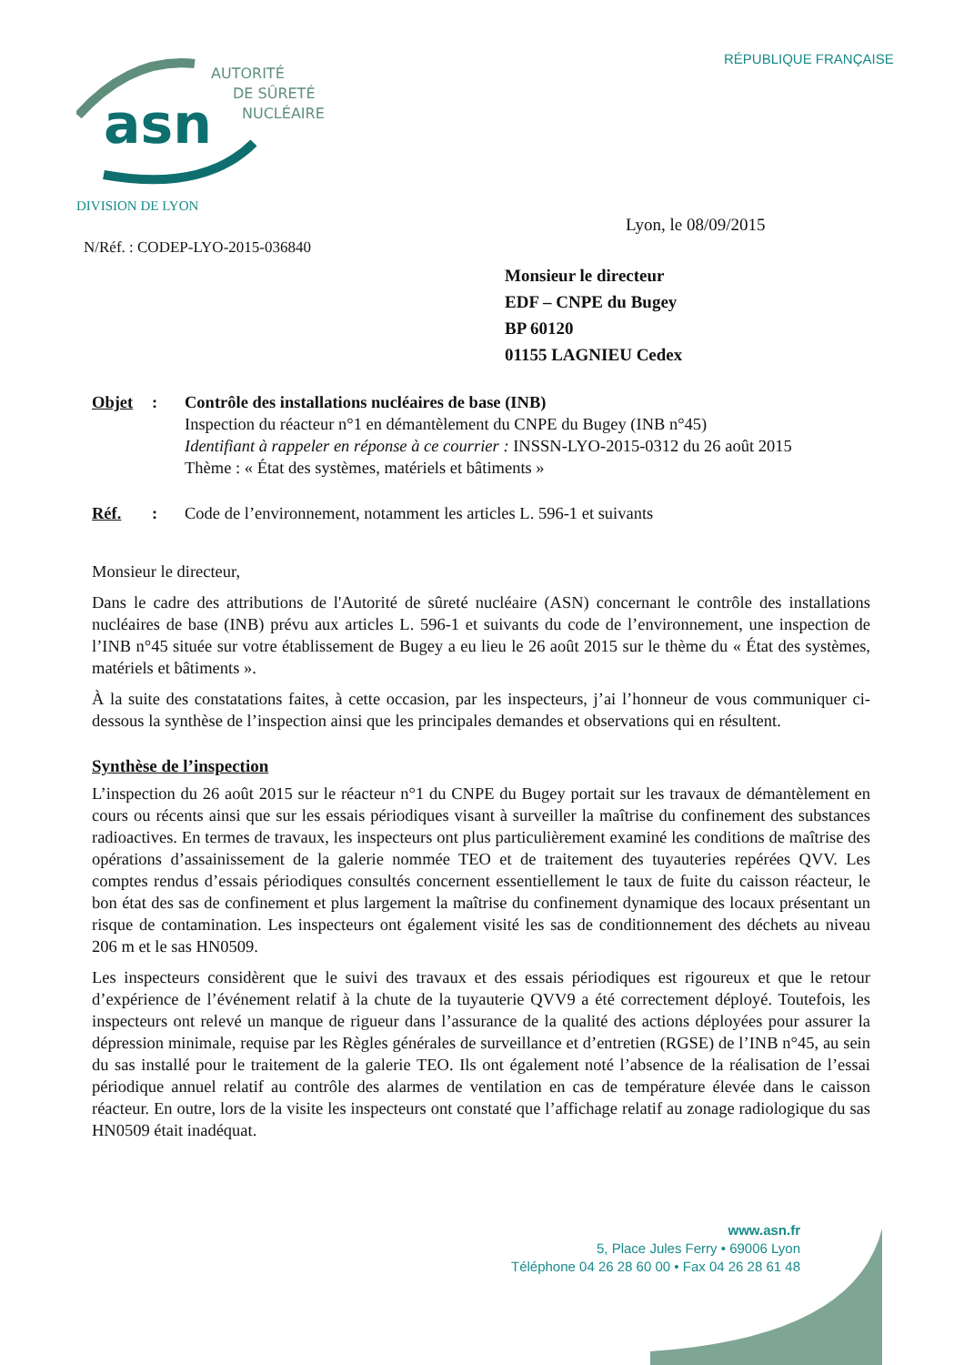RÉPUBLIQUE FRANÇAISE
asn
AUTORITÉ
DE SÛRETÉ
NUCLÉAIRE
DIVISION DE LYON
Lyon, le 08/09/2015
N/Réf. : CODEP-LYO-2015-036840
Monsieur le directeur
EDF – CNPE du Bugey
BP 60120
01155 LAGNIEU Cedex
Objet : Contrôle des installations nucléaires de base (INB)
Inspection du réacteur n°1 en démantèlement du CNPE du Bugey (INB n°45)
Identifiant à rappeler en réponse à ce courrier : INSSN-LYO-2015-0312 du 26 août 2015
Thème : « État des systèmes, matériels et bâtiments »
Réf. : Code de l’environnement, notamment les articles L. 596-1 et suivants
Monsieur le directeur,
Dans le cadre des attributions de l'Autorité de sûreté nucléaire (ASN) concernant le contrôle des installations nucléaires de base (INB) prévu aux articles L. 596-1 et suivants du code de l’environnement, une inspection de l’INB n°45 située sur votre établissement de Bugey a eu lieu le 26 août 2015 sur le thème du « État des systèmes, matériels et bâtiments ».
À la suite des constatations faites, à cette occasion, par les inspecteurs, j’ai l’honneur de vous communiquer ci-dessous la synthèse de l’inspection ainsi que les principales demandes et observations qui en résultent.
Synthèse de l’inspection
L’inspection du 26 août 2015 sur le réacteur n°1 du CNPE du Bugey portait sur les travaux de démantèlement en cours ou récents ainsi que sur les essais périodiques visant à surveiller la maîtrise du confinement des substances radioactives. En termes de travaux, les inspecteurs ont plus particulièrement examiné les conditions de maîtrise des opérations d’assainissement de la galerie nommée TEO et de traitement des tuyauteries repérées QVV. Les comptes rendus d’essais périodiques consultés concernent essentiellement le taux de fuite du caisson réacteur, le bon état des sas de confinement et plus largement la maîtrise du confinement dynamique des locaux présentant un risque de contamination. Les inspecteurs ont également visité les sas de conditionnement des déchets au niveau 206 m et le sas HN0509.
Les inspecteurs considèrent que le suivi des travaux et des essais périodiques est rigoureux et que le retour d’expérience de l’événement relatif à la chute de la tuyauterie QVV9 a été correctement déployé. Toutefois, les inspecteurs ont relevé un manque de rigueur dans l’assurance de la qualité des actions déployées pour assurer la dépression minimale, requise par les Règles générales de surveillance et d’entretien (RGSE) de l’INB n°45, au sein du sas installé pour le traitement de la galerie TEO. Ils ont également noté l’absence de la réalisation de l’essai périodique annuel relatif au contrôle des alarmes de ventilation en cas de température élevée dans le caisson réacteur. En outre, lors de la visite les inspecteurs ont constaté que l’affichage relatif au zonage radiologique du sas HN0509 était inadéquat.
www.asn.fr
5, Place Jules Ferry • 69006 Lyon
Téléphone 04 26 28 60 00 • Fax 04 26 28 61 48